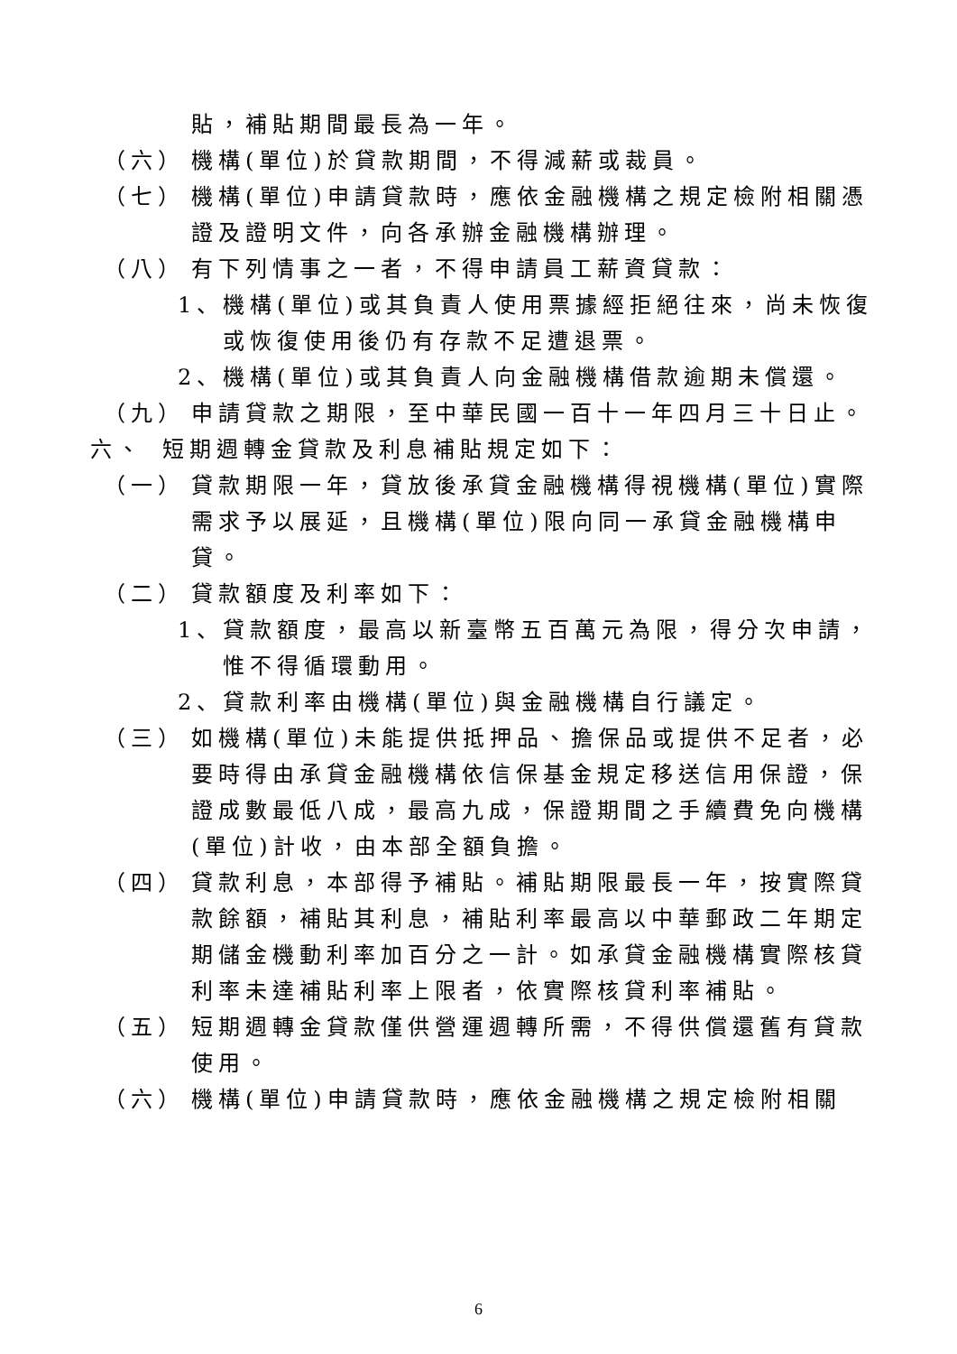貼，補貼期間最長為一年。
（六） 機構(單位)於貸款期間，不得減薪或裁員。
（七） 機構(單位)申請貸款時，應依金融機構之規定檢附相關憑證及證明文件，向各承辦金融機構辦理。
（八） 有下列情事之一者，不得申請員工薪資貸款：
1、 機構(單位)或其負責人使用票據經拒絕往來，尚未恢復或恢復使用後仍有存款不足遭退票。
2、 機構(單位)或其負責人向金融機構借款逾期未償還。
（九） 申請貸款之期限，至中華民國一百十一年四月三十日止。
六、 短期週轉金貸款及利息補貼規定如下：
（一） 貸款期限一年，貸放後承貸金融機構得視機構(單位)實際需求予以展延，且機構(單位)限向同一承貸金融機構申貸。
（二） 貸款額度及利率如下：
1、 貸款額度，最高以新臺幣五百萬元為限，得分次申請，惟不得循環動用。
2、 貸款利率由機構(單位)與金融機構自行議定。
（三） 如機構(單位)未能提供抵押品、擔保品或提供不足者，必要時得由承貸金融機構依信保基金規定移送信用保證，保證成數最低八成，最高九成，保證期間之手續費免向機構(單位)計收，由本部全額負擔。
（四） 貸款利息，本部得予補貼。補貼期限最長一年，按實際貸款餘額，補貼其利息，補貼利率最高以中華郵政二年期定期儲金機動利率加百分之一計。如承貸金融機構實際核貸利率未達補貼利率上限者，依實際核貸利率補貼。
（五） 短期週轉金貸款僅供營運週轉所需，不得供償還舊有貸款使用。
（六） 機構(單位)申請貸款時，應依金融機構之規定檢附相關
6